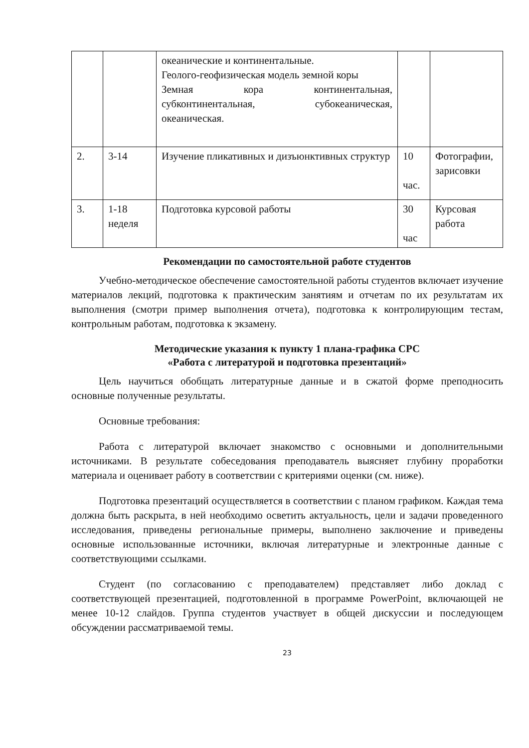| | | океанические и континентальные. Геолого-геофизическая модель земной коры Земная кора континентальная, субконтинентальная, субокеаническая, океаническая. | | |
| 2. | 3-14 | Изучение пликативных и дизъюнктивных структур | 10 час. | Фотографии, зарисовки |
| 3. | 1-18 неделя | Подготовка курсовой работы | 30 час | Курсовая работа |
Рекомендации по самостоятельной работе студентов
Учебно-методическое обеспечение самостоятельной работы студентов включает изучение материалов лекций, подготовка к практическим занятиям и отчетам по их результатам их выполнения (смотри пример выполнения отчета), подготовка к контролирующим тестам, контрольным работам, подготовка к экзамену.
Методические указания к пункту 1 плана-графика СРС
«Работа с литературой и подготовка презентаций»
Цель научиться обобщать литературные данные и в сжатой форме преподносить основные полученные результаты.
Основные требования:
Работа с литературой включает знакомство с основными и дополнительными источниками. В результате собеседования преподаватель выясняет глубину проработки материала и оценивает работу в соответствии с критериями оценки (см. ниже).
Подготовка презентаций осуществляется в соответствии с планом графиком. Каждая тема должна быть раскрыта, в ней необходимо осветить актуальность, цели и задачи проведенного исследования, приведены региональные примеры, выполнено заключение и приведены основные использованные источники, включая литературные и электронные данные с соответствующими ссылками.
Студент (по согласованию с преподавателем) представляет либо доклад с соответствующей презентацией, подготовленной в программе PowerPoint, включающей не менее 10-12 слайдов. Группа студентов участвует в общей дискуссии и последующем обсуждении рассматриваемой темы.
23